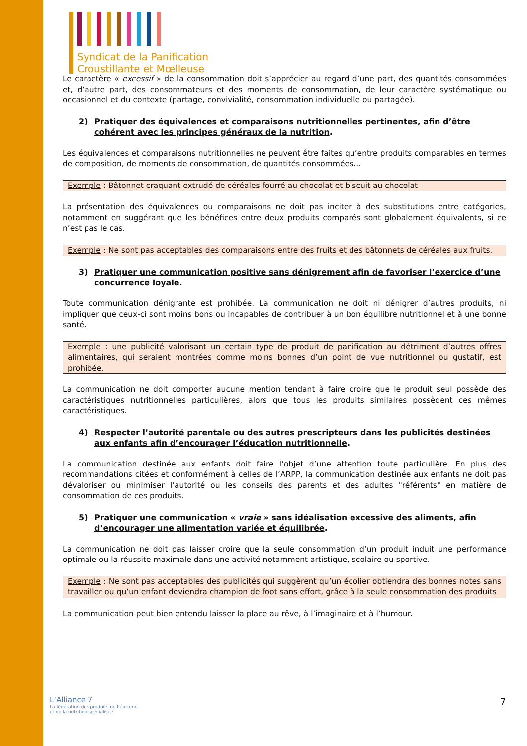Syndicat de la Panification
Croustillante et Mœlleuse
Le caractère « excessif » de la consommation doit s’apprécier au regard d’une part, des quantités consommées et, d’autre part, des consommateurs et des moments de consommation, de leur caractère systématique ou occasionnel et du contexte (partage, convivialité, consommation individuelle ou partagée).
2) Pratiquer des équivalences et comparaisons nutritionnelles pertinentes, afin d’être cohérent avec les principes généraux de la nutrition.
Les équivalences et comparaisons nutritionnelles ne peuvent être faites qu’entre produits comparables en termes de composition, de moments de consommation, de quantités consommées…
Exemple : Bâtonnet craquant extrudé de céréales fourré au chocolat et biscuit au chocolat
La présentation des équivalences ou comparaisons ne doit pas inciter à des substitutions entre catégories, notamment en suggérant que les bénéfices entre deux produits comparés sont globalement équivalents, si ce n’est pas le cas.
Exemple : Ne sont pas acceptables des comparaisons entre des fruits et des bâtonnets de céréales aux fruits.
3) Pratiquer une communication positive sans dénigrement afin de favoriser l’exercice d’une concurrence loyale.
Toute communication dénigrante est prohibée. La communication ne doit ni dénigrer d’autres produits, ni impliquer que ceux-ci sont moins bons ou incapables de contribuer à un bon équilibre nutritionnel et à une bonne santé.
Exemple : une publicité valorisant un certain type de produit de panification au détriment d’autres offres alimentaires, qui seraient montrées comme moins bonnes d’un point de vue nutritionnel ou gustatif, est prohibée.
La communication ne doit comporter aucune mention tendant à faire croire que le produit seul possède des caractéristiques nutritionnelles particulières, alors que tous les produits similaires possèdent ces mêmes caractéristiques.
4) Respecter l’autorité parentale ou des autres prescripteurs dans les publicités destinées aux enfants afin d’encourager l’éducation nutritionnelle.
La communication destinée aux enfants doit faire l’objet d’une attention toute particulière. En plus des recommandations citées et conformément à celles de l’ARPP, la communication destinée aux enfants ne doit pas dévaloriser ou minimiser l’autorité ou les conseils des parents et des adultes "référents" en matière de consommation de ces produits.
5) Pratiquer une communication « vraie » sans idéalisation excessive des aliments, afin d’encourager une alimentation variée et équilibrée.
La communication ne doit pas laisser croire que la seule consommation d’un produit induit une performance optimale ou la réussite maximale dans une activité notamment artistique, scolaire ou sportive.
Exemple : Ne sont pas acceptables des publicités qui suggèrent qu’un écolier obtiendra des bonnes notes sans travailler ou qu’un enfant deviendra champion de foot sans effort, grâce à la seule consommation des produits
La communication peut bien entendu laisser la place au rêve, à l’imaginaire et à l’humour.
L’Alliance 7
La fédération des produits de l’épicerie
et de la nutrition spécialisée
7